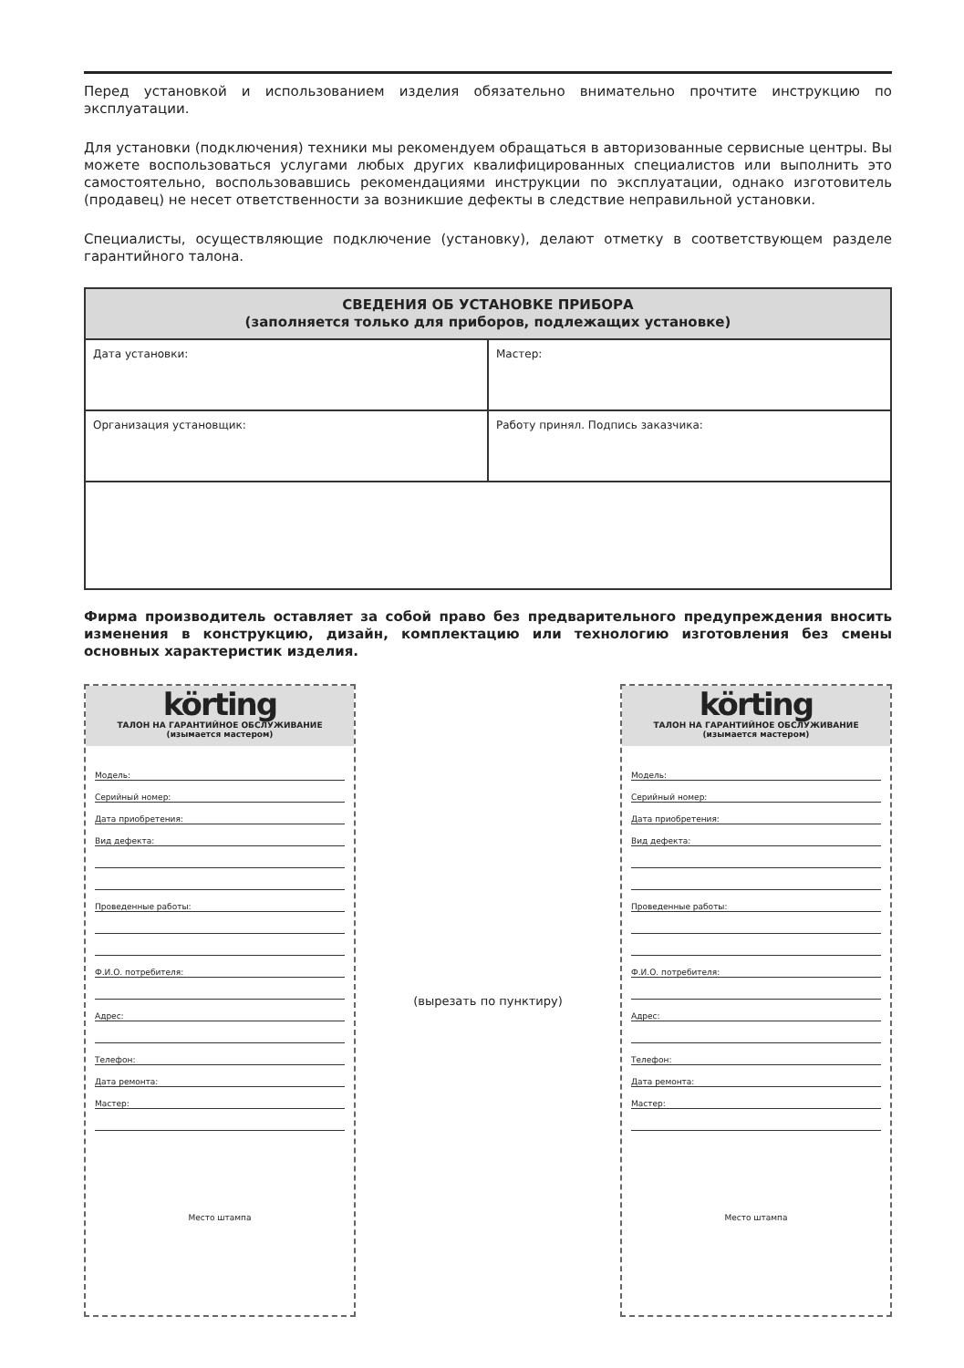Перед установкой и использованием изделия обязательно внимательно прочтите инструкцию по эксплуатации.
Для установки (подключения) техники мы рекомендуем обращаться в авторизованные сервисные центры. Вы можете воспользоваться услугами любых других квалифицированных специалистов или выполнить это самостоятельно, воспользовавшись рекомендациями инструкции по эксплуатации, однако изготовитель (продавец) не несет ответственности за возникшие дефекты в следствие неправильной установки.
Специалисты, осуществляющие подключение (установку), делают отметку в соответствующем разделе гарантийного талона.
| СВЕДЕНИЯ ОБ УСТАНОВКЕ ПРИБОРА (заполняется только для приборов, подлежащих установке) | |
| --- | --- |
| Дата установки: | Мастер: |
| Организация установщик: | Работу принял. Подпись заказчика: |
Фирма производитель оставляет за собой право без предварительного предупреждения вносить изменения в конструкцию, дизайн, комплектацию или технологию изготовления без смены основных характеристик изделия.
körting
ТАЛОН НА ГАРАНТИЙНОЕ ОБСЛУЖИВАНИЕ
(изымается мастером)
Модель:
Серийный номер:
Дата приобретения:
Вид дефекта:
Проведенные работы:
Ф.И.О. потребителя:
Адрес:
Телефон:
Дата ремонта:
Мастер:
Место штампа
(вырезать по пунктиру)
körting
ТАЛОН НА ГАРАНТИЙНОЕ ОБСЛУЖИВАНИЕ
(изымается мастером)
Модель:
Серийный номер:
Дата приобретения:
Вид дефекта:
Проведенные работы:
Ф.И.О. потребителя:
Адрес:
Телефон:
Дата ремонта:
Мастер:
Место штампа